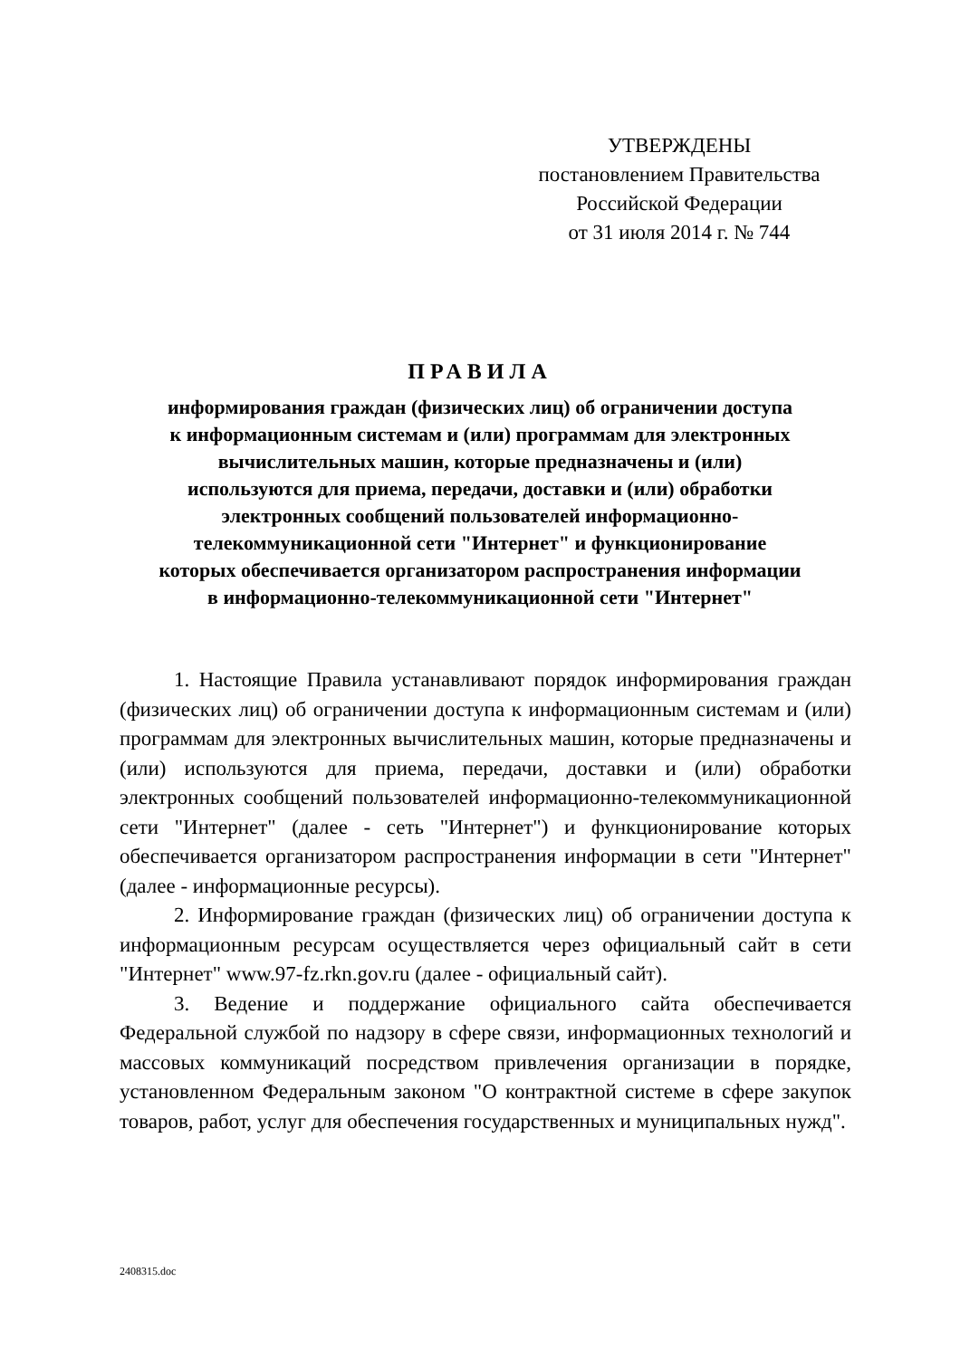УТВЕРЖДЕНЫ
постановлением Правительства
Российской Федерации
от 31 июля 2014 г. № 744
ПРАВИЛА
информирования граждан (физических лиц) об ограничении доступа
к информационным системам и (или) программам для электронных
вычислительных машин, которые предназначены и (или)
используются для приема, передачи, доставки и (или) обработки
электронных сообщений пользователей информационно-
телекоммуникационной сети "Интернет" и функционирование
которых обеспечивается организатором распространения информации
в информационно-телекоммуникационной сети "Интернет"
1. Настоящие Правила устанавливают порядок информирования граждан (физических лиц) об ограничении доступа к информационным системам и (или) программам для электронных вычислительных машин, которые предназначены и (или) используются для приема, передачи, доставки и (или) обработки электронных сообщений пользователей информационно-телекоммуникационной сети "Интернет" (далее - сеть "Интернет") и функционирование которых обеспечивается организатором распространения информации в сети "Интернет" (далее - информационные ресурсы).
2. Информирование граждан (физических лиц) об ограничении доступа к информационным ресурсам осуществляется через официальный сайт в сети "Интернет" www.97-fz.rkn.gov.ru (далее - официальный сайт).
3. Ведение и поддержание официального сайта обеспечивается Федеральной службой по надзору в сфере связи, информационных технологий и массовых коммуникаций посредством привлечения организации в порядке, установленном Федеральным законом "О контрактной системе в сфере закупок товаров, работ, услуг для обеспечения государственных и муниципальных нужд".
2408315.doc